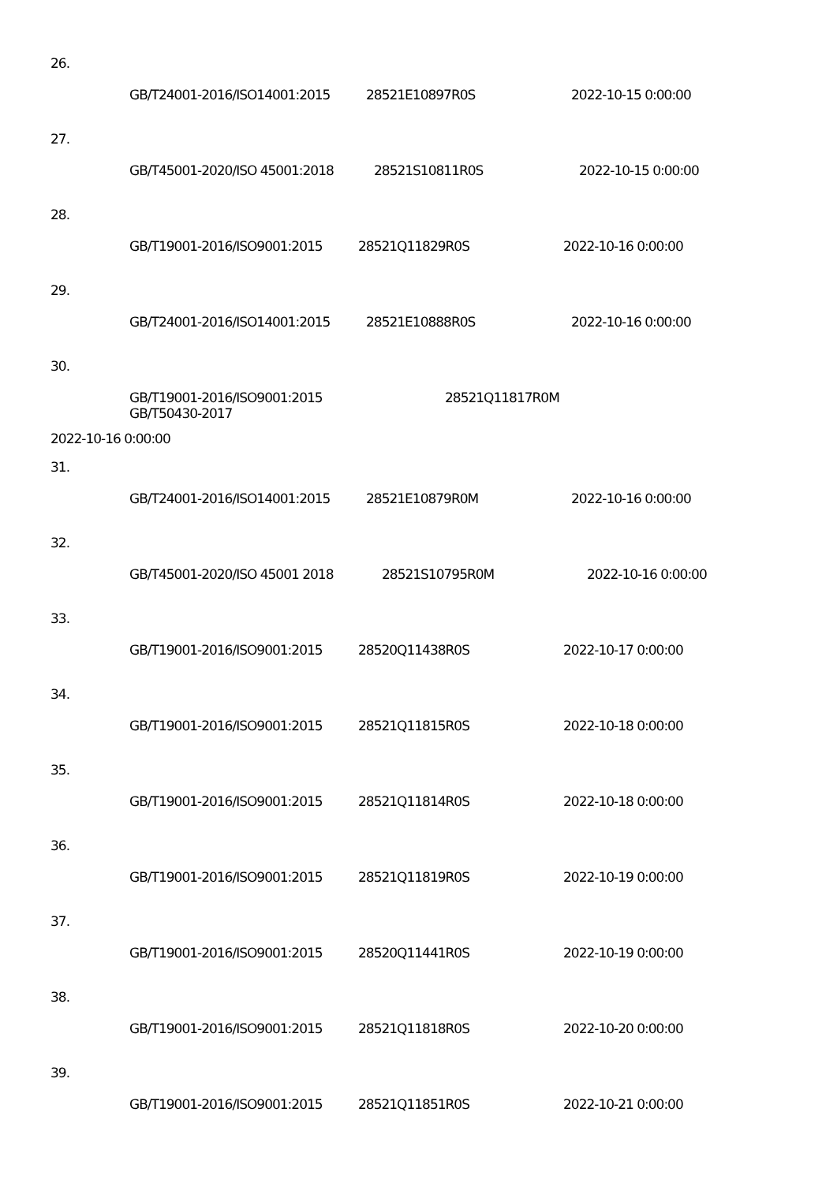26.
GB/T24001-2016/ISO14001:2015 28521E10897R0S 2022-10-15 0:00:00
27.
GB/T45001-2020/ISO 45001:2018 28521S10811R0S 2022-10-15 0:00:00
28.
GB/T19001-2016/ISO9001:2015 28521Q11829R0S 2022-10-16 0:00:00
29.
GB/T24001-2016/ISO14001:2015 28521E10888R0S 2022-10-16 0:00:00
30.
GB/T19001-2016/ISO9001:2015 GB/T50430-2017 28521Q11817R0M
2022-10-16 0:00:00
31.
GB/T24001-2016/ISO14001:2015 28521E10879R0M 2022-10-16 0:00:00
32.
GB/T45001-2020/ISO 45001 2018 28521S10795R0M 2022-10-16 0:00:00
33.
GB/T19001-2016/ISO9001:2015 28520Q11438R0S 2022-10-17 0:00:00
34.
GB/T19001-2016/ISO9001:2015 28521Q11815R0S 2022-10-18 0:00:00
35.
GB/T19001-2016/ISO9001:2015 28521Q11814R0S 2022-10-18 0:00:00
36.
GB/T19001-2016/ISO9001:2015 28521Q11819R0S 2022-10-19 0:00:00
37.
GB/T19001-2016/ISO9001:2015 28520Q11441R0S 2022-10-19 0:00:00
38.
GB/T19001-2016/ISO9001:2015 28521Q11818R0S 2022-10-20 0:00:00
39.
GB/T19001-2016/ISO9001:2015 28521Q11851R0S 2022-10-21 0:00:00